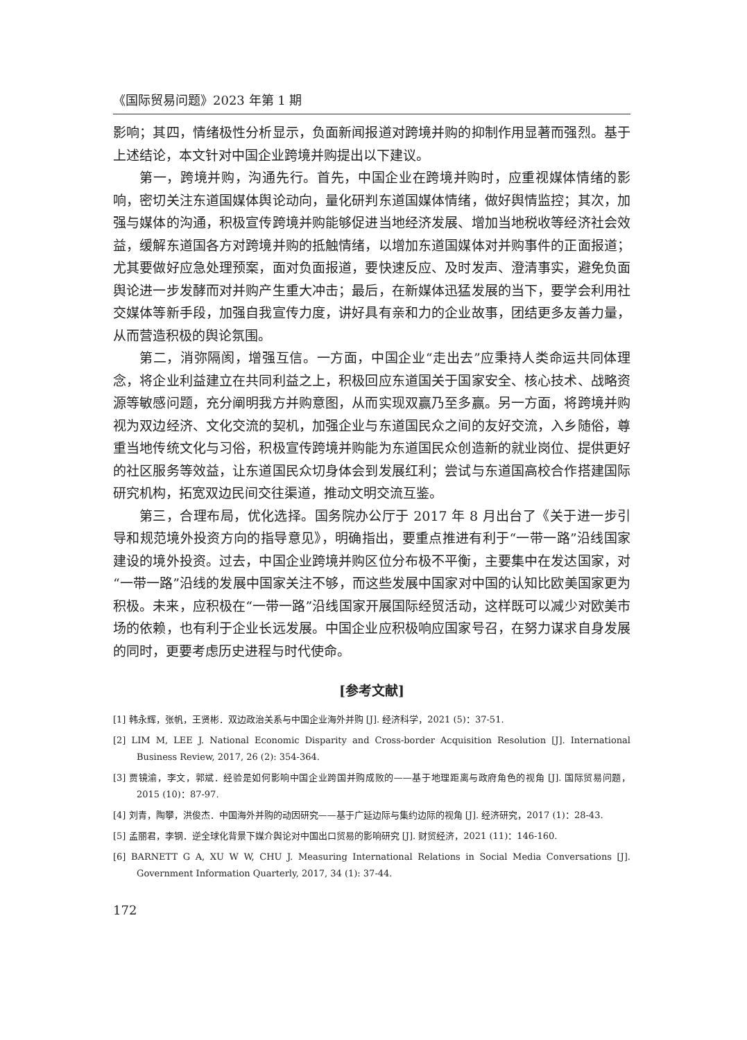《国际贸易问题》2023 年第 1 期
影响；其四，情绪极性分析显示，负面新闻报道对跨境并购的抑制作用显著而强烈。基于上述结论，本文针对中国企业跨境并购提出以下建议。
第一，跨境并购，沟通先行。首先，中国企业在跨境并购时，应重视媒体情绪的影响，密切关注东道国媒体舆论动向，量化研判东道国媒体情绪，做好舆情监控；其次，加强与媒体的沟通，积极宣传跨境并购能够促进当地经济发展、增加当地税收等经济社会效益，缓解东道国各方对跨境并购的抵触情绪，以增加东道国媒体对并购事件的正面报道；尤其要做好应急处理预案，面对负面报道，要快速反应、及时发声、澄清事实，避免负面舆论进一步发酵而对并购产生重大冲击；最后，在新媒体迅猛发展的当下，要学会利用社交媒体等新手段，加强自我宣传力度，讲好具有亲和力的企业故事，团结更多友善力量，从而营造积极的舆论氛围。
第二，消弥隔阂，增强互信。一方面，中国企业“走出去”应秉持人类命运共同体理念，将企业利益建立在共同利益之上，积极回应东道国关于国家安全、核心技术、战略资源等敏感问题，充分阐明我方并购意图，从而实现双赢乃至多赢。另一方面，将跨境并购视为双边经济、文化交流的契机，加强企业与东道国民众之间的友好交流，入乡随俗，尊重当地传统文化与习俗，积极宣传跨境并购能为东道国民众创造新的就业岗位、提供更好的社区服务等效益，让东道国民众切身体会到发展红利；尝试与东道国高校合作搭建国际研究机构，拓宽双边民间交往渠道，推动文明交流互鉴。
第三，合理布局，优化选择。国务院办公厅于 2017 年 8 月出台了《关于进一步引导和规范境外投资方向的指导意见》，明确指出，要重点推进有利于“一带一路”沿线国家建设的境外投资。过去，中国企业跨境并购区位分布极不平衡，主要集中在发达国家，对“一带一路”沿线的发展中国家关注不够，而这些发展中国家对中国的认知比欧美国家更为积极。未来，应积极在“一带一路”沿线国家开展国际经贸活动，这样既可以减少对欧美市场的依赖，也有利于企业长远发展。中国企业应积极响应国家号召，在努力谋求自身发展的同时，更要考虑历史进程与时代使命。
[参考文献]
[1] 韩永辉，张帆，王贤彬．双边政治关系与中国企业海外并购 [J]. 经济科学，2021 (5)：37-51.
[2] LIM M, LEE J. National Economic Disparity and Cross-border Acquisition Resolution [J]. International Business Review, 2017, 26 (2): 354-364.
[3] 贾镜渝，李文，郭斌．经验是如何影响中国企业跨国并购成败的——基于地理距离与政府角色的视角 [J]. 国际贸易问题，2015 (10)：87-97.
[4] 刘青，陶攀，洪俊杰．中国海外并购的动因研究——基于广延边际与集约边际的视角 [J]. 经济研究，2017 (1)：28-43.
[5] 孟丽君，李钢．逆全球化背景下媒介舆论对中国出口贸易的影响研究 [J]. 财贸经济，2021 (11)：146-160.
[6] BARNETT G A, XU W W, CHU J. Measuring International Relations in Social Media Conversations [J]. Government Information Quarterly, 2017, 34 (1): 37-44.
172